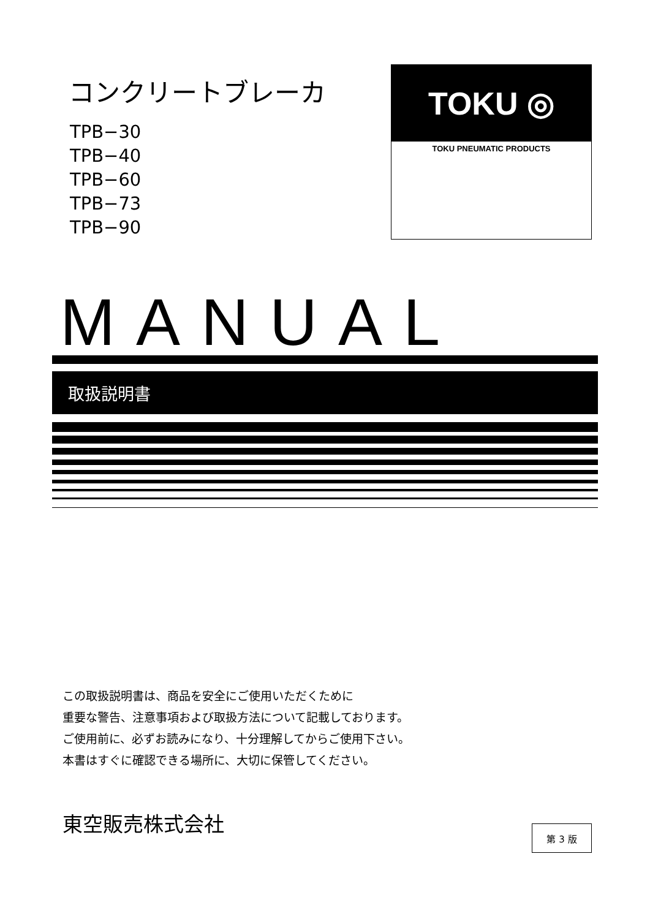コンクリートブレーカ
TPB−30
TPB−40
TPB−60
TPB−73
TPB−90
TOKU ◎
TOKU PNEUMATIC PRODUCTS
MANUAL
取扱説明書
この取扱説明書は、商品を安全にご使用いただくために
重要な警告、注意事項および取扱方法について記載しております。
ご使用前に、必ずお読みになり、十分理解してからご使用下さい。
本書はすぐに確認できる場所に、大切に保管してください。
東空販売株式会社
第 3 版